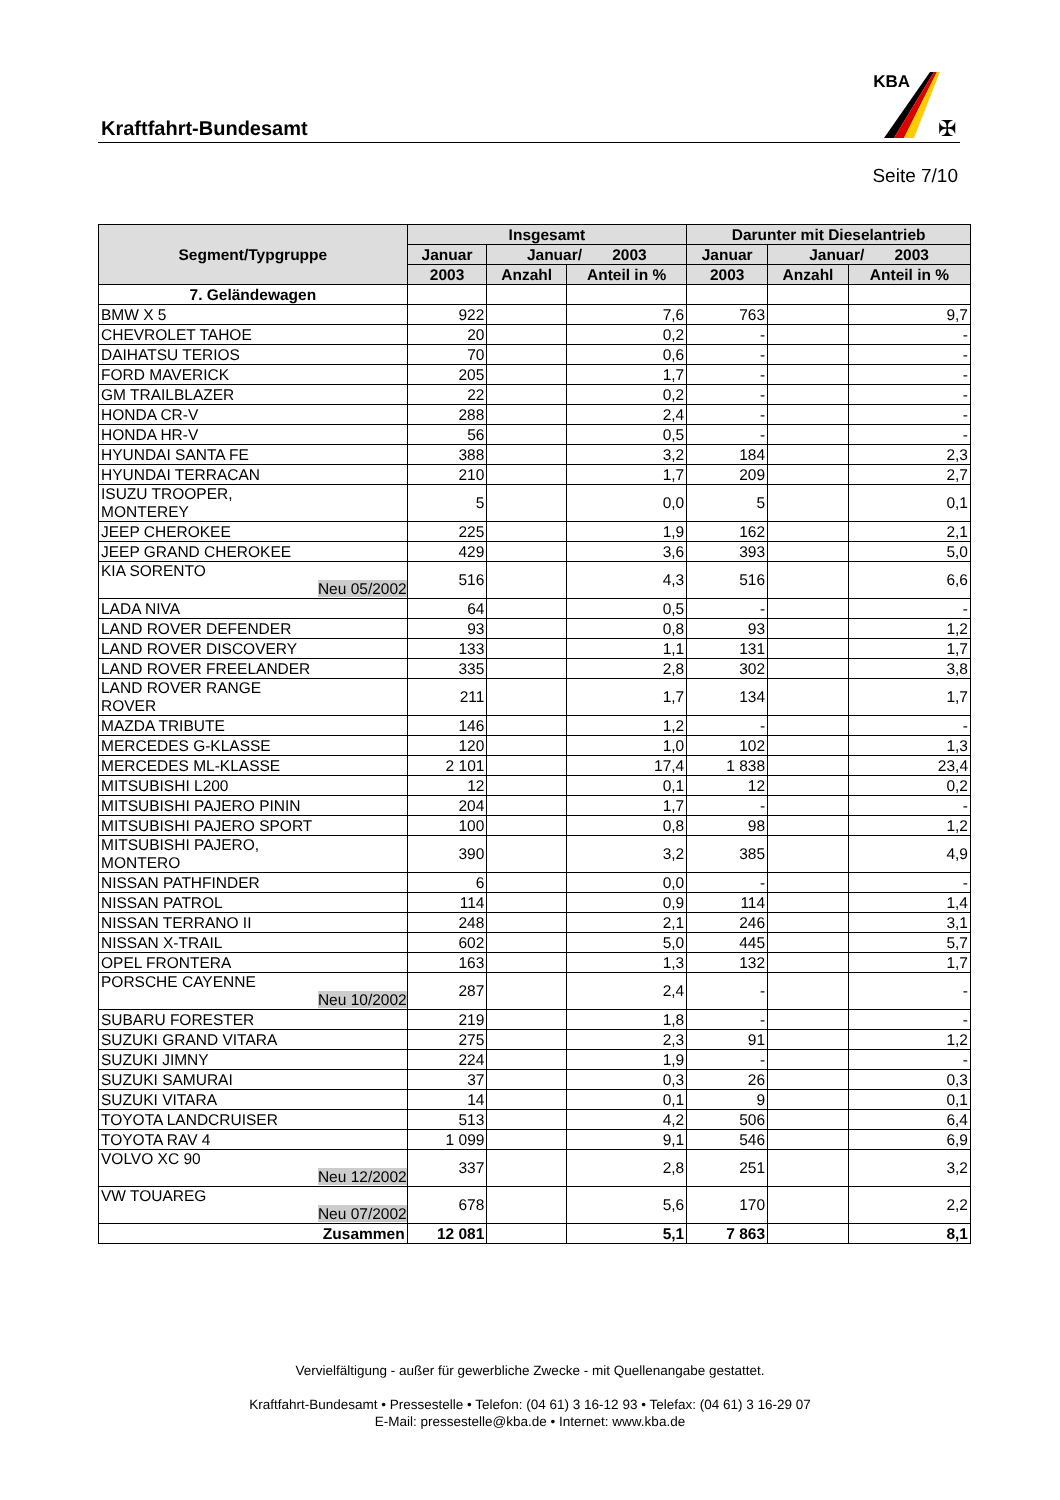Kraftfahrt-Bundesamt
KBA
✠
Seite 7/10
| Segment/Typgruppe | Insgesamt | | | Darunter mit Dieselantrieb | | |
| --- | --- | --- | --- | --- | --- | --- |
| | Januar | Januar/ 2003 | | Januar | Januar/ 2003 | |
| | 2003 | Anzahl | Anteil in % | 2003 | Anzahl | Anteil in % |
| 7. Geländewagen | | | | | | |
| BMW X 5 | 922 | | 7,6 | 763 | | 9,7 |
| CHEVROLET TAHOE | 20 | | 0,2 | - | | - |
| DAIHATSU TERIOS | 70 | | 0,6 | - | | - |
| FORD MAVERICK | 205 | | 1,7 | - | | - |
| GM TRAILBLAZER | 22 | | 0,2 | - | | - |
| HONDA CR-V | 288 | | 2,4 | - | | - |
| HONDA HR-V | 56 | | 0,5 | - | | - |
| HYUNDAI SANTA FE | 388 | | 3,2 | 184 | | 2,3 |
| HYUNDAI TERRACAN | 210 | | 1,7 | 209 | | 2,7 |
| ISUZU TROOPER, MONTEREY | 5 | | 0,0 | 5 | | 0,1 |
| JEEP CHEROKEE | 225 | | 1,9 | 162 | | 2,1 |
| JEEP GRAND CHEROKEE | 429 | | 3,6 | 393 | | 5,0 |
| KIA SORENTO Neu 05/2002 | 516 | | 4,3 | 516 | | 6,6 |
| LADA NIVA | 64 | | 0,5 | - | | - |
| LAND ROVER DEFENDER | 93 | | 0,8 | 93 | | 1,2 |
| LAND ROVER DISCOVERY | 133 | | 1,1 | 131 | | 1,7 |
| LAND ROVER FREELANDER | 335 | | 2,8 | 302 | | 3,8 |
| LAND ROVER RANGE ROVER | 211 | | 1,7 | 134 | | 1,7 |
| MAZDA TRIBUTE | 146 | | 1,2 | - | | - |
| MERCEDES G-KLASSE | 120 | | 1,0 | 102 | | 1,3 |
| MERCEDES ML-KLASSE | 2 101 | | 17,4 | 1 838 | | 23,4 |
| MITSUBISHI L200 | 12 | | 0,1 | 12 | | 0,2 |
| MITSUBISHI PAJERO PININ | 204 | | 1,7 | - | | - |
| MITSUBISHI PAJERO SPORT | 100 | | 0,8 | 98 | | 1,2 |
| MITSUBISHI PAJERO, MONTERO | 390 | | 3,2 | 385 | | 4,9 |
| NISSAN PATHFINDER | 6 | | 0,0 | - | | - |
| NISSAN PATROL | 114 | | 0,9 | 114 | | 1,4 |
| NISSAN TERRANO II | 248 | | 2,1 | 246 | | 3,1 |
| NISSAN X-TRAIL | 602 | | 5,0 | 445 | | 5,7 |
| OPEL FRONTERA | 163 | | 1,3 | 132 | | 1,7 |
| PORSCHE CAYENNE Neu 10/2002 | 287 | | 2,4 | - | | - |
| SUBARU FORESTER | 219 | | 1,8 | - | | - |
| SUZUKI GRAND VITARA | 275 | | 2,3 | 91 | | 1,2 |
| SUZUKI JIMNY | 224 | | 1,9 | - | | - |
| SUZUKI SAMURAI | 37 | | 0,3 | 26 | | 0,3 |
| SUZUKI VITARA | 14 | | 0,1 | 9 | | 0,1 |
| TOYOTA LANDCRUISER | 513 | | 4,2 | 506 | | 6,4 |
| TOYOTA RAV 4 | 1 099 | | 9,1 | 546 | | 6,9 |
| VOLVO XC 90 Neu 12/2002 | 337 | | 2,8 | 251 | | 3,2 |
| VW TOUAREG Neu 07/2002 | 678 | | 5,6 | 170 | | 2,2 |
| Zusammen | 12 081 | | 5,1 | 7 863 | | 8,1 |
Vervielfältigung - außer für gewerbliche Zwecke - mit Quellenangabe gestattet.
Kraftfahrt-Bundesamt • Pressestelle • Telefon: (04 61) 3 16-12 93 • Telefax: (04 61) 3 16-29 07
E-Mail: pressestelle@kba.de • Internet: www.kba.de